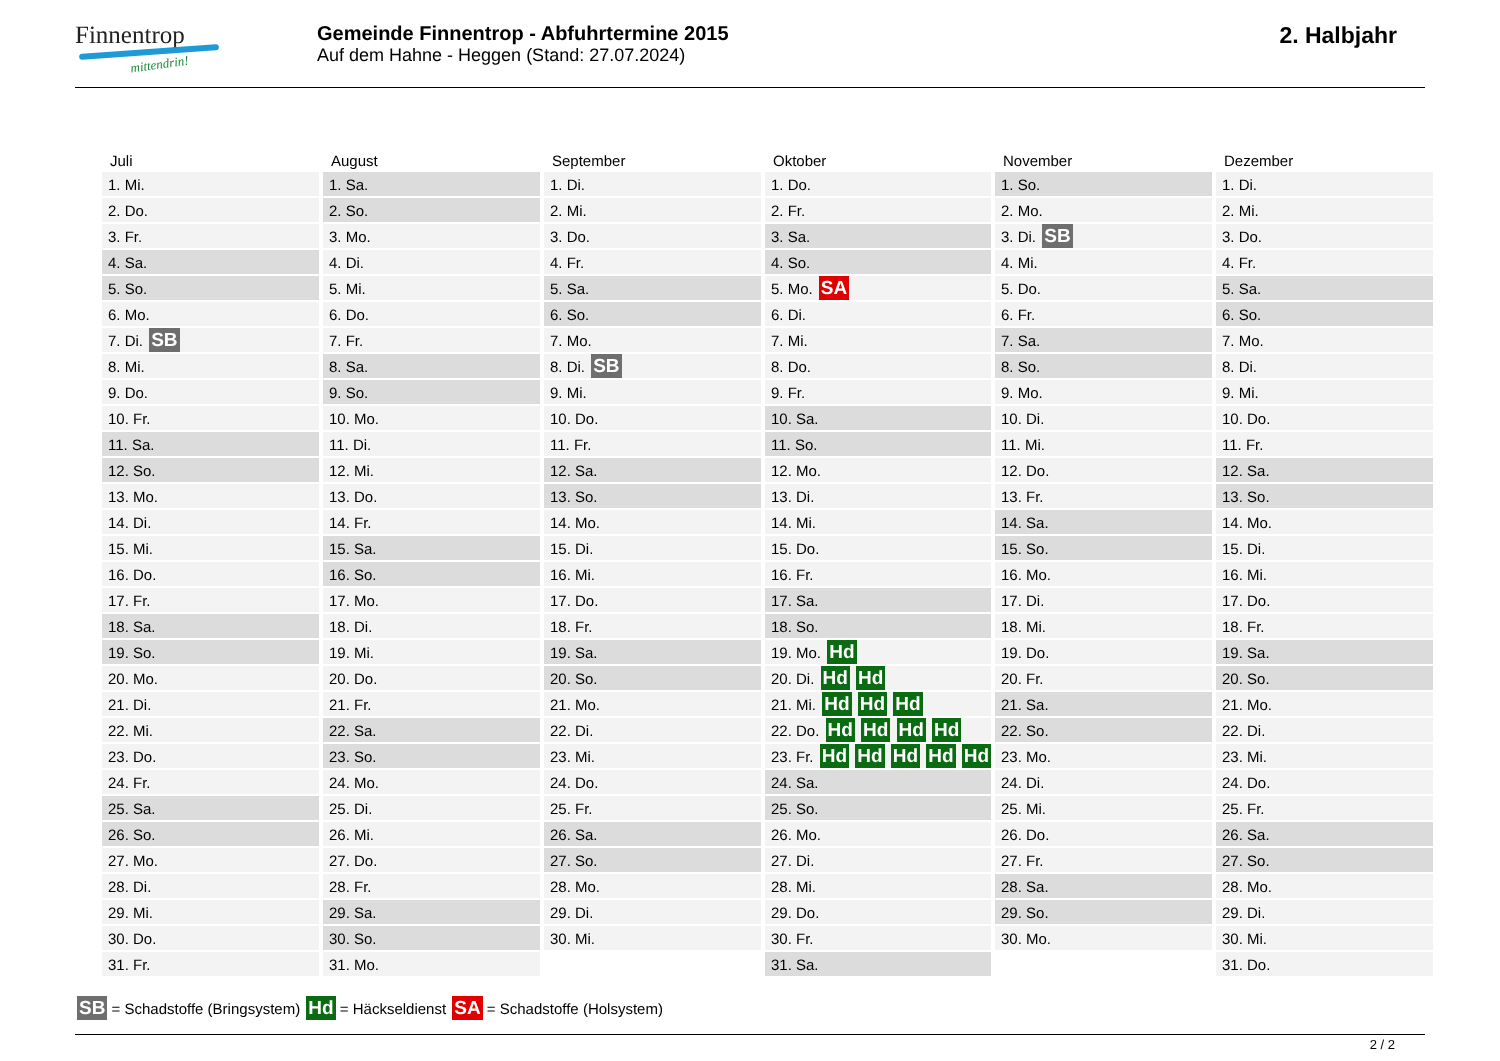Finnentrop
mittendrin!
Gemeinde Finnentrop - Abfuhrtermine 2015
Auf dem Hahne - Heggen (Stand: 27.07.2024)
2. Halbjahr
| Juli | August | September | Oktober | November | Dezember |
| --- | --- | --- | --- | --- | --- |
| 1. Mi. | 1. Sa. | 1. Di. | 1. Do. | 1. So. | 1. Di. |
| 2. Do. | 2. So. | 2. Mi. | 2. Fr. | 2. Mo. | 2. Mi. |
| 3. Fr. | 3. Mo. | 3. Do. | 3. Sa. | 3. Di. SB | 3. Do. |
| 4. Sa. | 4. Di. | 4. Fr. | 4. So. | 4. Mi. | 4. Fr. |
| 5. So. | 5. Mi. | 5. Sa. | 5. Mo. SA | 5. Do. | 5. Sa. |
| 6. Mo. | 6. Do. | 6. So. | 6. Di. | 6. Fr. | 6. So. |
| 7. Di. SB | 7. Fr. | 7. Mo. | 7. Mi. | 7. Sa. | 7. Mo. |
| 8. Mi. | 8. Sa. | 8. Di. SB | 8. Do. | 8. So. | 8. Di. |
| 9. Do. | 9. So. | 9. Mi. | 9. Fr. | 9. Mo. | 9. Mi. |
| 10. Fr. | 10. Mo. | 10. Do. | 10. Sa. | 10. Di. | 10. Do. |
| 11. Sa. | 11. Di. | 11. Fr. | 11. So. | 11. Mi. | 11. Fr. |
| 12. So. | 12. Mi. | 12. Sa. | 12. Mo. | 12. Do. | 12. Sa. |
| 13. Mo. | 13. Do. | 13. So. | 13. Di. | 13. Fr. | 13. So. |
| 14. Di. | 14. Fr. | 14. Mo. | 14. Mi. | 14. Sa. | 14. Mo. |
| 15. Mi. | 15. Sa. | 15. Di. | 15. Do. | 15. So. | 15. Di. |
| 16. Do. | 16. So. | 16. Mi. | 16. Fr. | 16. Mo. | 16. Mi. |
| 17. Fr. | 17. Mo. | 17. Do. | 17. Sa. | 17. Di. | 17. Do. |
| 18. Sa. | 18. Di. | 18. Fr. | 18. So. | 18. Mi. | 18. Fr. |
| 19. So. | 19. Mi. | 19. Sa. | 19. Mo. Hd | 19. Do. | 19. Sa. |
| 20. Mo. | 20. Do. | 20. So. | 20. Di. Hd Hd | 20. Fr. | 20. So. |
| 21. Di. | 21. Fr. | 21. Mo. | 21. Mi. Hd Hd Hd | 21. Sa. | 21. Mo. |
| 22. Mi. | 22. Sa. | 22. Di. | 22. Do. Hd Hd Hd Hd | 22. So. | 22. Di. |
| 23. Do. | 23. So. | 23. Mi. | 23. Fr. Hd Hd Hd Hd Hd | 23. Mo. | 23. Mi. |
| 24. Fr. | 24. Mo. | 24. Do. | 24. Sa. | 24. Di. | 24. Do. |
| 25. Sa. | 25. Di. | 25. Fr. | 25. So. | 25. Mi. | 25. Fr. |
| 26. So. | 26. Mi. | 26. Sa. | 26. Mo. | 26. Do. | 26. Sa. |
| 27. Mo. | 27. Do. | 27. So. | 27. Di. | 27. Fr. | 27. So. |
| 28. Di. | 28. Fr. | 28. Mo. | 28. Mi. | 28. Sa. | 28. Mo. |
| 29. Mi. | 29. Sa. | 29. Di. | 29. Do. | 29. So. | 29. Di. |
| 30. Do. | 30. So. | 30. Mi. | 30. Fr. | 30. Mo. | 30. Mi. |
| 31. Fr. | 31. Mo. | | 31. Sa. | | 31. Do. |
SB = Schadstoffe (Bringsystem) Hd = Häckseldienst SA = Schadstoffe (Holsystem)
2 / 2